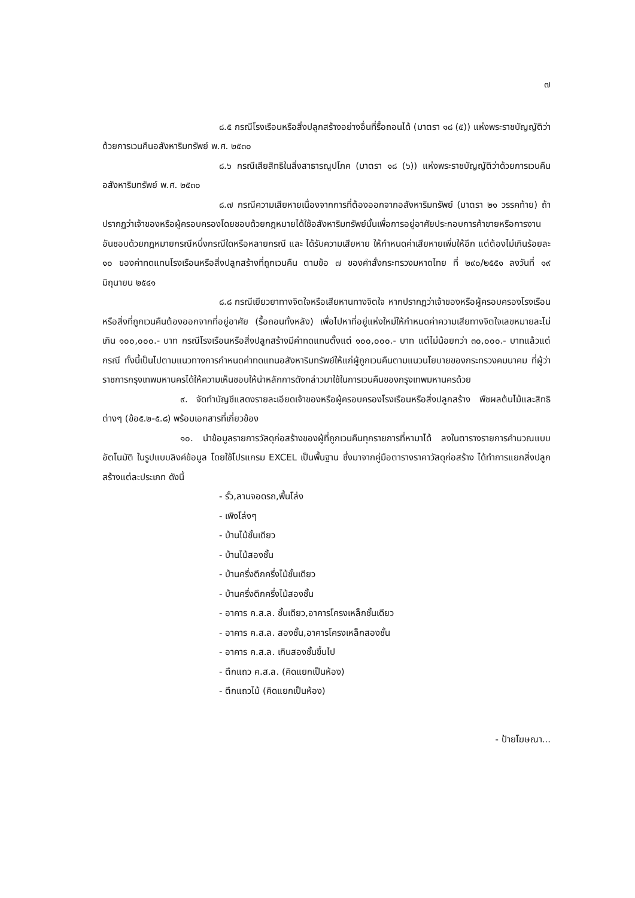๗
๘.๕ กรณีโรงเรือนหรือสิ่งปลูกสร้างอย่างอื่นที่รื้อถอนได้ (มาตรา ๑๘ (๕)) แห่งพระราชบัญญัติว่าด้วยการเวนคืนอสังหาริมทรัพย์ พ.ศ. ๒๕๓๐
๘.๖ กรณีเสียสิทธิในสิ่งสาธารณูปโภค (มาตรา ๑๘ (๖)) แห่งพระราชบัญญัติว่าด้วยการเวนคืนอสังหาริมทรัพย์ พ.ศ. ๒๕๓๐
๘.๗ กรณีความเสียหายเนื่องจากการที่ต้องออกจากอสังหาริมทรัพย์ (มาตรา ๒๑ วรรคท้าย) ถ้าปรากฏว่าเจ้าของหรือผู้ครอบครองโดยชอบด้วยกฎหมายได้ใช้อสังหาริมทรัพย์นั้นเพื่อการอยู่อาศัยประกอบการค้าขายหรือการงานอันชอบด้วยกฎหมายกรณีหนึ่งกรณีใดหรือหลายกรณี และ ได้รับความเสียหาย ให้กำหนดค่าเสียหายเพิ่มให้อีก แต่ต้องไม่เกินร้อยละ ๑๐ ของค่าทดแทนโรงเรือนหรือสิ่งปลูกสร้างที่ถูกเวนคืน ตามข้อ ๗ ของคำสั่งกระทรวงมหาดไทย ที่ ๒๙๐/๒๕๕๑ ลงวันที่ ๑๙ มิถุนายน ๒๕๔๑
๘.๘ กรณีเยียวยาทางจิตใจหรือเสียหานทางจิตใจ หากปรากฏว่าเจ้าของหรือผู้ครอบครองโรงเรือนหรือสิ่งที่ถูกเวนคืนต้องออกจากที่อยู่อาศัย (รื้อถอนทั้งหลัง) เพื่อไปหาที่อยู่แห่งใหม่ให้กำหนดค่าความเสียทางจิตใจเลขหมายละไม่เกิน ๑๐๐,๐๐๐.- บาท กรณีโรงเรือนหรือสิ่งปลูกสร้างมีค่าทดแทนตั้งแต่ ๑๐๐,๐๐๐.- บาท แต่ไม่น้อยกว่า ๓๐,๐๐๐.- บาทแล้วแต่กรณี ทั้งนี้เป็นไปตามแนวทางการกำหนดค่าทดแทนอสังหาริมทรัพย์ให้แก่ผู้ถูกเวนคืนตามแนวนโยบายของกระทรวงคมนาคม ที่ผู้ว่าราชการกรุงเทพมหานครได้ให้ความเห็นชอบให้นำหลักการดังกล่าวมาใช้ในการเวนคืนของกรุงเทพมหานครด้วย
๙. จัดทำบัญชีแสดงรายละเอียดเจ้าของหรือผู้ครอบครองโรงเรือนหรือสิ่งปลูกสร้าง พืชผลต้นไม้และสิทธิต่างๆ (ข้อ๕.๒-๕.๘) พร้อมเอกสารที่เกี่ยวข้อง
๑๐. นำข้อมูลรายการวัสดุก่อสร้างของผู้ที่ถูกเวนคืนทุกรายการที่หามาได้ ลงในตารางรายการคำนวณแบบอัตโนมัติ ในรูปแบบลิงค์ข้อมูล โดยใช้โปรแกรม EXCEL เป็นพื้นฐาน ซึ่งมาจากคู่มือตารางราคาวัสดุก่อสร้าง ได้ทำการแยกสิ่งปลูกสร้างแต่ละประเภท ดังนี้
- รั้ว,ลานจอดรถ,พื้นโล่ง
- เพิงโล่งๆ
- บ้านไม้ชั้นเดียว
- บ้านไม้สองชั้น
- บ้านครึ่งตึกครึ่งไม้ชั้นเดียว
- บ้านครึ่งตึกครึ่งไม้สองชั้น
- อาคาร ค.ส.ล. ชั้นเดียว,อาคารโครงเหล็กชั้นเดียว
- อาคาร ค.ส.ล. สองชั้น,อาคารโครงเหล็กสองชั้น
- อาคาร ค.ส.ล. เกินสองชั้นขึ้นไป
- ตึกแถว ค.ส.ล. (คิดแยกเป็นห้อง)
- ตึกแถวไม้ (คิดแยกเป็นห้อง)
- ป้ายโฆษณา...